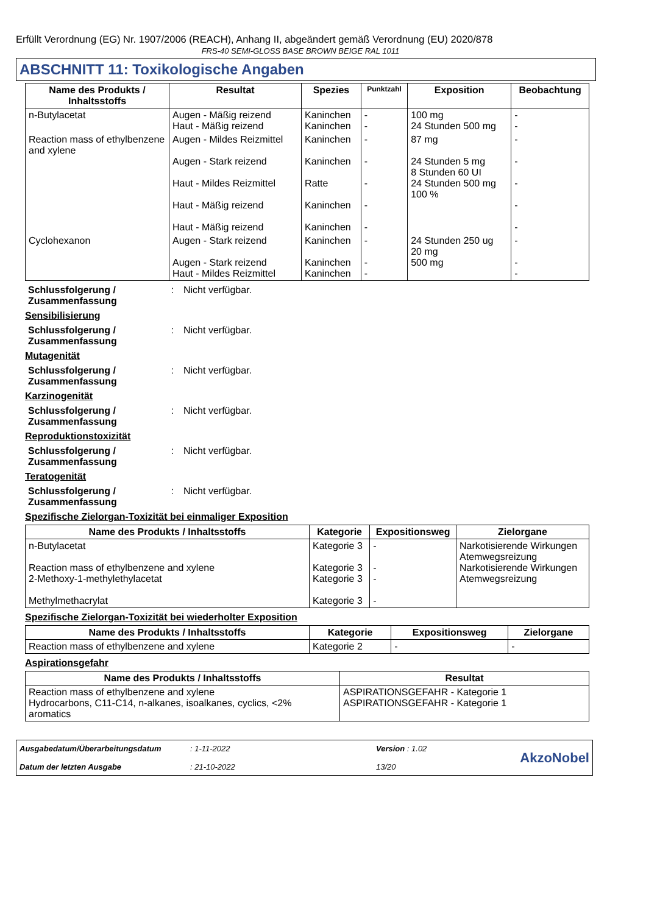Erfüllt Verordnung (EG) Nr. 1907/2006 (REACH), Anhang II, abgeändert gemäß Verordnung (EU) 2020/878
FRS-40 SEMI-GLOSS BASE BROWN BEIGE RAL 1011
ABSCHNITT 11: Toxikologische Angaben
| Name des Produkts / Inhaltsstoffs | Resultat | Spezies | Punktzahl | Exposition | Beobachtung |
| --- | --- | --- | --- | --- | --- |
| n-Butylacetat | Augen - Mäßig reizend Haut - Mäßig reizend | Kaninchen Kaninchen | - - | 100 mg 24 Stunden 500 mg | - - |
| Reaction mass of ethylbenzene and xylene | Augen - Mildes Reizmittel Augen - Stark reizend Haut - Mildes Reizmittel Haut - Mäßig reizend Haut - Mäßig reizend | Kaninchen Kaninchen Ratte Kaninchen Kaninchen | - - - - - | 87 mg 24 Stunden 5 mg 8 Stunden 60 UI 24 Stunden 500 mg 100 % | - - - - - |
| Cyclohexanon | Augen - Stark reizend Augen - Stark reizend Haut - Mildes Reizmittel | Kaninchen Kaninchen Kaninchen | - - - | 24 Stunden 250 ug 20 mg 500 mg | - - - |
Schlussfolgerung / Zusammenfassung
: Nicht verfügbar.
Sensibilisierung
Schlussfolgerung / Zusammenfassung
: Nicht verfügbar.
Mutagenität
Schlussfolgerung / Zusammenfassung
: Nicht verfügbar.
Karzinogenität
Schlussfolgerung / Zusammenfassung
: Nicht verfügbar.
Reproduktionstoxizität
Schlussfolgerung / Zusammenfassung
: Nicht verfügbar.
Teratogenität
Schlussfolgerung / Zusammenfassung
: Nicht verfügbar.
Spezifische Zielorgan-Toxizität bei einmaliger Exposition
| Name des Produkts / Inhaltsstoffs | Kategorie | Expositionsweg | Zielorgane |
| --- | --- | --- | --- |
| n-Butylacetat Reaction mass of ethylbenzene and xylene 2-Methoxy-1-methylethylacetat Methylmethacrylat | Kategorie 3 Kategorie 3 Kategorie 3 Kategorie 3 | - - - - | Narkotisierende Wirkungen Atemwegsreizung Narkotisierende Wirkungen Atemwegsreizung |
Spezifische Zielorgan-Toxizität bei wiederholter Exposition
| Name des Produkts / Inhaltsstoffs | Kategorie | Expositionsweg | Zielorgane |
| --- | --- | --- | --- |
| Reaction mass of ethylbenzene and xylene | Kategorie 2 | - | - |
Aspirationsgefahr
| Name des Produkts / Inhaltsstoffs | Resultat |
| --- | --- |
| Reaction mass of ethylbenzene and xylene Hydrocarbons, C11-C14, n-alkanes, isoalkanes, cyclics, <2% aromatics | ASPIRATIONSGEFAHR - Kategorie 1 ASPIRATIONSGEFAHR - Kategorie 1 |
Ausgabedatum/Überarbeitungsdatum
Datum der letzten Ausgabe
: 1-11-2022
: 21-10-2022
Version : 1.02
13/20
AkzoNobel